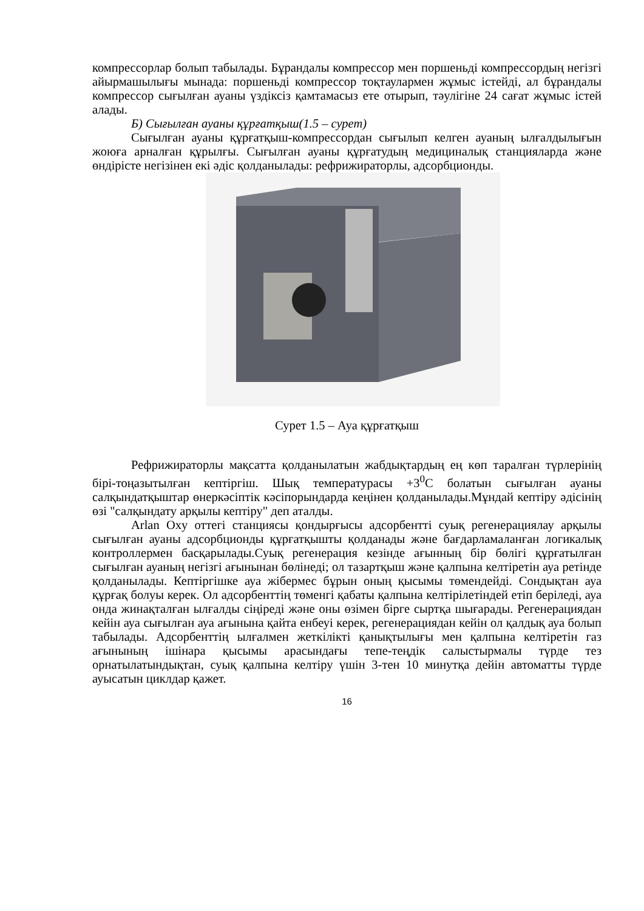компрессорлар болып табылады. Бұрандалы компрессор мен поршеньді компрессордың негізгі айырмашылығы мынада: поршеньді компрессор тоқтаулармен жұмыс істейді, ал бұрандалы компрессор сығылған ауаны үздіксіз қамтамасыз ете отырып, тәулігіне 24 сағат жұмыс істей алады.
Б) Сығылған ауаны құрғатқыш(1.5 – сурет)
Сығылған ауаны құрғатқыш-компрессордан сығылып келген ауаның ылғалдылығын жоюға арналған құрылғы. Сығылған ауаны құрғатудың медициналық станцияларда және өндірісте негізінен екі әдіс қолданылады: рефрижираторлы, адсорбционды.
Сурет 1.5 – Ауа құрғатқыш
Рефрижираторлы мақсатта қолданылатын жабдықтардың ең көп таралған түрлерінің бірі-тоңазытылған кептіргіш. Шық температурасы +3<sup>0</sup>С болатын сығылған ауаны салқындатқыштар өнеркәсіптік кәсіпорындарда кеңінен қолданылады.Мұндай кептіру әдісінің өзі "салқындату арқылы кептіру" деп аталды.
Arlan Oxy оттегі станциясы қондырғысы адсорбентті суық регенерациялау арқылы сығылған ауаны адсорбционды құрғатқышты қолданады және бағдарламаланған логикалық контроллермен басқарылады.Суық регенерация кезінде ағынның бір бөлігі құрғатылған сығылған ауаның негізгі ағынынан бөлінеді; ол тазартқыш және қалпына келтіретін ауа ретінде қолданылады. Кептіргішке ауа жібермес бұрын оның қысымы төмендейді. Сондықтан ауа құрғақ болуы керек. Ол адсорбенттің төменгі қабаты қалпына келтірілетіндей етіп беріледі, ауа онда жинақталған ылғалды сіңіреді және оны өзімен бірге сыртқа шығарады. Регенерациядан кейін ауа сығылған ауа ағынына қайта енбеуі керек, регенерациядан кейін ол қалдық ауа болып табылады. Адсорбенттің ылғалмен жеткілікті қанықтылығы мен қалпына келтіретін газ ағынының ішінара қысымы арасындағы тепе-теңдік салыстырмалы түрде тез орнатылатындықтан, суық қалпына келтіру үшін 3-тен 10 минутқа дейін автоматты түрде ауысатын циклдар қажет.
16